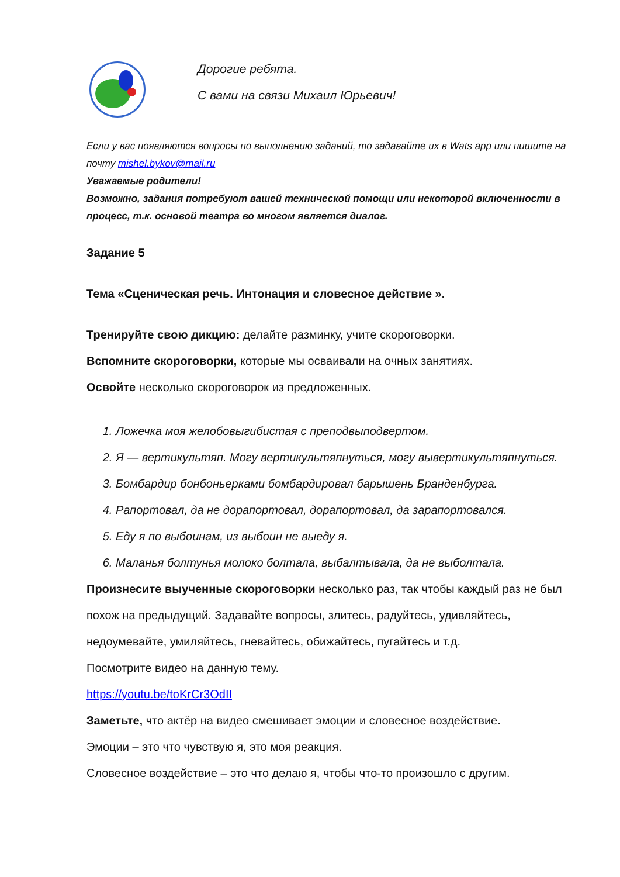Дорогие ребята.
С вами на связи Михаил Юрьевич!
Если у вас появляются вопросы по выполнению заданий, то задавайте их в Wats app или пишите на почту mishel.bykov@mail.ru
Уважаемые родители!
Возможно, задания потребуют вашей технической помощи или некоторой включенности в процесс, т.к. основой театра во многом является диалог.
Задание 5
Тема «Сценическая речь. Интонация и словесное действие ».
Тренируйте свою дикцию: делайте разминку, учите скороговорки.
Вспомните скороговорки, которые мы осваивали на очных занятиях.
Освойте несколько скороговорок из предложенных.
1. Ложечка моя желобовыгибистая с преподвыподвертом.
2. Я — вертикультяп. Могу вертикультяпнуться, могу вывертикультяпнуться.
3. Бомбардир бонбоньерками бомбардировал барышень Бранденбурга.
4. Рапортовал, да не дорапортовал, дорапортовал, да зарапортовался.
5. Еду я по выбоинам, из выбоин не выеду я.
6. Маланья болтунья молоко болтала, выбалтывала, да не выболтала.
Произнесите выученные скороговорки несколько раз, так чтобы каждый раз не был похож на предыдущий. Задавайте вопросы, злитесь, радуйтесь, удивляйтесь, недоумевайте, умиляйтесь, гневайтесь, обижайтесь, пугайтесь и т.д.
Посмотрите видео на данную тему.
https://youtu.be/toKrCr3OdII
Заметьте, что актёр на видео смешивает эмоции и словесное воздействие.
Эмоции – это что чувствую я, это моя реакция.
Словесное воздействие – это что делаю я, чтобы что-то произошло с другим.